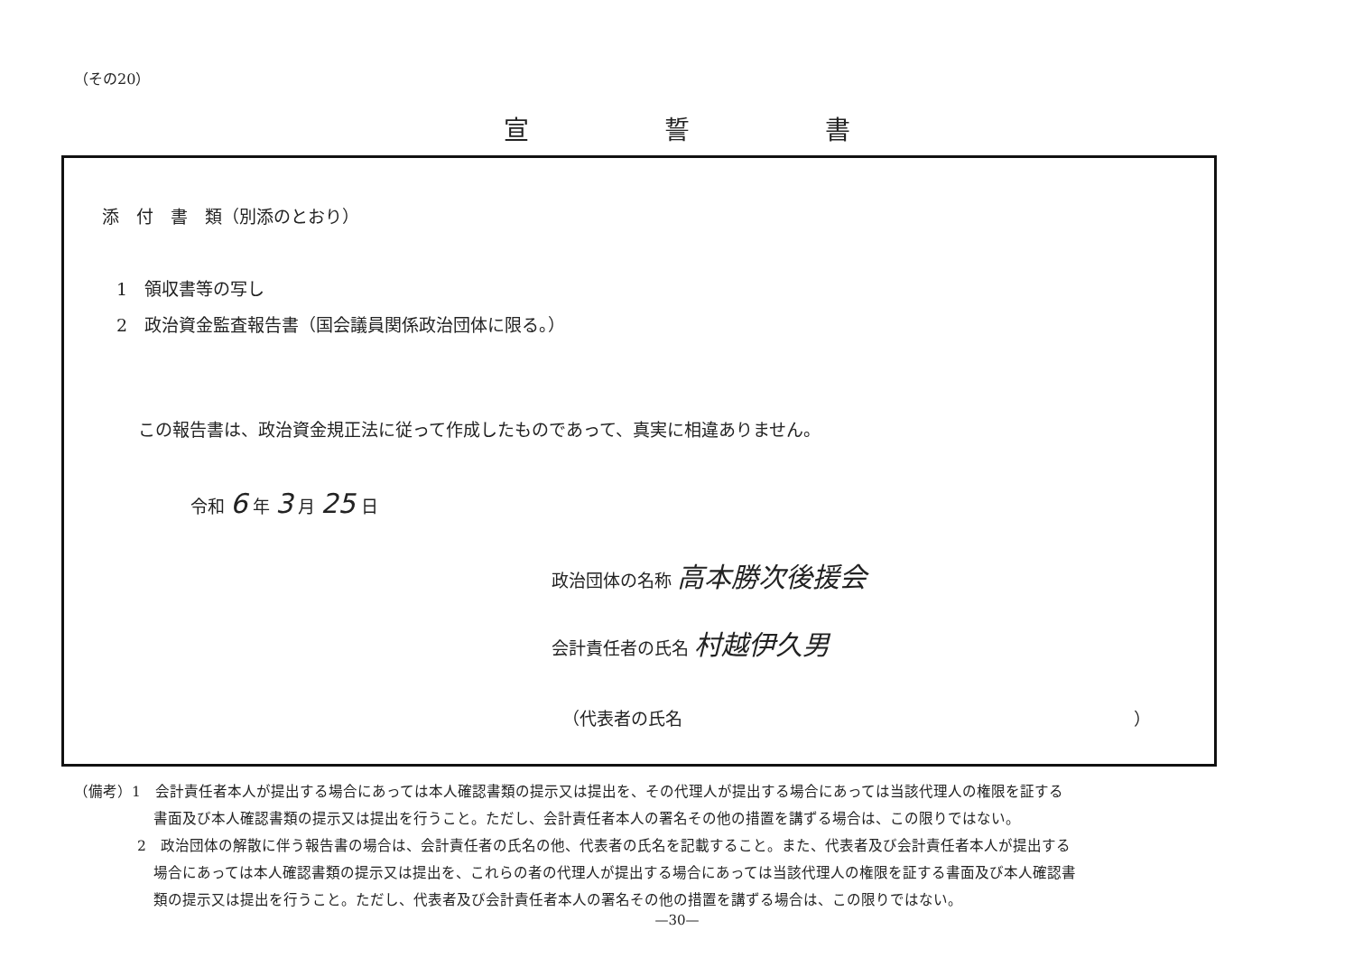（その20）
宣誓書
添　付　書　類（別添のとおり）
1　領収書等の写し
2　政治資金監査報告書（国会議員関係政治団体に限る。）
この報告書は、政治資金規正法に従って作成したものであって、真実に相違ありません。
令和 6 年 3 月 25 日
政治団体の名称 高本勝次後援会
会計責任者の氏名 村越伊久男
（代表者の氏名 ）
（備考）1　会計責任者本人が提出する場合にあっては本人確認書類の提示又は提出を、その代理人が提出する場合にあっては当該代理人の権限を証する
書面及び本人確認書類の提示又は提出を行うこと。ただし、会計責任者本人の署名その他の措置を講ずる場合は、この限りではない。
2　政治団体の解散に伴う報告書の場合は、会計責任者の氏名の他、代表者の氏名を記載すること。また、代表者及び会計責任者本人が提出する
場合にあっては本人確認書類の提示又は提出を、これらの者の代理人が提出する場合にあっては当該代理人の権限を証する書面及び本人確認書
類の提示又は提出を行うこと。ただし、代表者及び会計責任者本人の署名その他の措置を講ずる場合は、この限りではない。
—30—